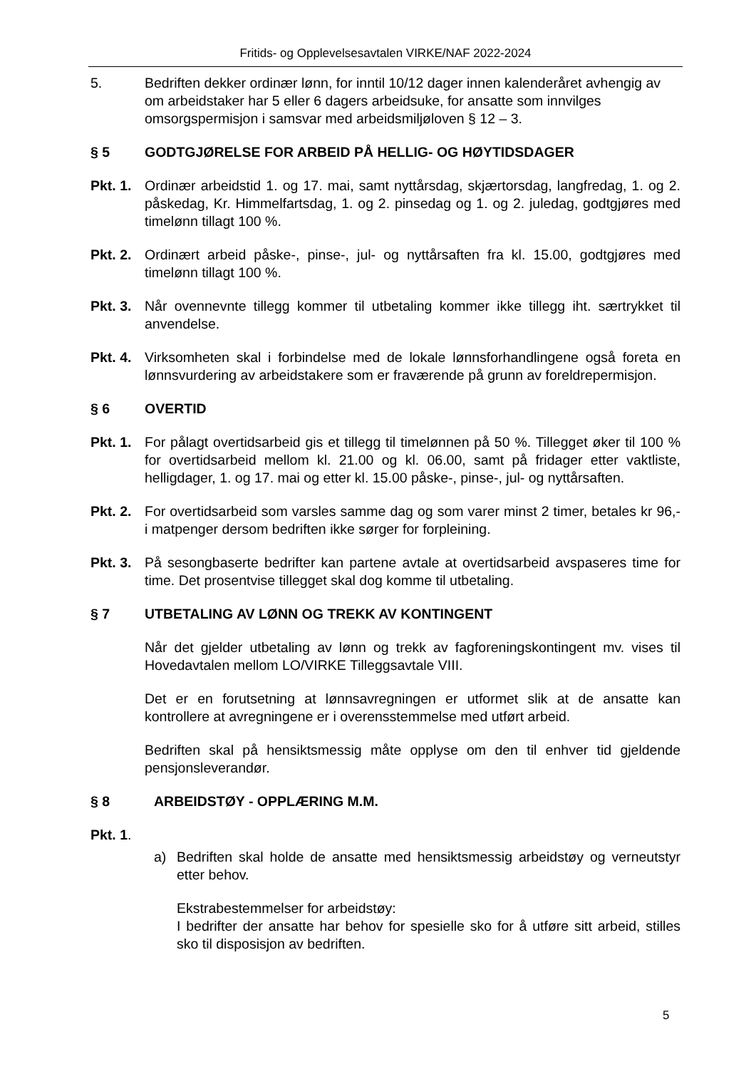Fritids- og Opplevelsesavtalen VIRKE/NAF 2022-2024
5. Bedriften dekker ordinær lønn, for inntil 10/12 dager innen kalenderåret avhengig av om arbeidstaker har 5 eller 6 dagers arbeidsuke, for ansatte som innvilges omsorgspermisjon i samsvar med arbeidsmiljøloven § 12 – 3.
§ 5 GODTGJØRELSE FOR ARBEID PÅ HELLIG- OG HØYTIDSDAGER
Pkt. 1.
Ordinær arbeidstid 1. og 17. mai, samt nyttårsdag, skjærtorsdag, langfredag, 1. og 2. påskedag, Kr. Himmelfartsdag, 1. og 2. pinsedag og 1. og 2. juledag, godtgjøres med timelønn tillagt 100 %.
Pkt. 2.
Ordinært arbeid påske-, pinse-, jul- og nyttårsaften fra kl. 15.00, godtgjøres med timelønn tillagt 100 %.
Pkt. 3.
Når ovennevnte tillegg kommer til utbetaling kommer ikke tillegg iht. særtrykket til anvendelse.
Pkt. 4.
Virksomheten skal i forbindelse med de lokale lønnsforhandlingene også foreta en lønnsvurdering av arbeidstakere som er fraværende på grunn av foreldrepermisjon.
§ 6 OVERTID
Pkt. 1.
For pålagt overtidsarbeid gis et tillegg til timelønnen på 50 %. Tillegget øker til 100 % for overtidsarbeid mellom kl. 21.00 og kl. 06.00, samt på fridager etter vaktliste, helligdager, 1. og 17. mai og etter kl. 15.00 påske-, pinse-, jul- og nyttårsaften.
Pkt. 2.
For overtidsarbeid som varsles samme dag og som varer minst 2 timer, betales kr 96,- i matpenger dersom bedriften ikke sørger for forpleining.
Pkt. 3.
På sesongbaserte bedrifter kan partene avtale at overtidsarbeid avspaseres time for time. Det prosentvise tillegget skal dog komme til utbetaling.
§ 7 UTBETALING AV LØNN OG TREKK AV KONTINGENT
Når det gjelder utbetaling av lønn og trekk av fagforeningskontingent mv. vises til Hovedavtalen mellom LO/VIRKE Tilleggsavtale VIII.
Det er en forutsetning at lønnsavregningen er utformet slik at de ansatte kan kontrollere at avregningene er i overensstemmelse med utført arbeid.
Bedriften skal på hensiktsmessig måte opplyse om den til enhver tid gjeldende pensjonsleverandør.
§ 8 ARBEIDSTØY - OPPLÆRING M.M.
Pkt. 1.
a) Bedriften skal holde de ansatte med hensiktsmessig arbeidstøy og verneutstyr etter behov.
Ekstrabestemmelser for arbeidstøy:
I bedrifter der ansatte har behov for spesielle sko for å utføre sitt arbeid, stilles sko til disposisjon av bedriften.
5